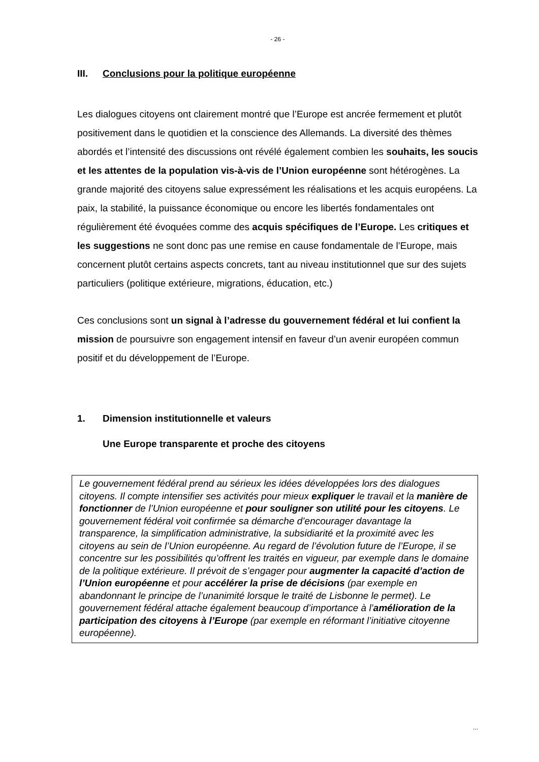- 26 -
III. Conclusions pour la politique européenne
Les dialogues citoyens ont clairement montré que l’Europe est ancrée fermement et plutôt positivement dans le quotidien et la conscience des Allemands. La diversité des thèmes abordés et l’intensité des discussions ont révélé également combien les souhaits, les soucis et les attentes de la population vis-à-vis de l’Union européenne sont hétérogènes. La grande majorité des citoyens salue expressément les réalisations et les acquis européens. La paix, la stabilité, la puissance économique ou encore les libertés fondamentales ont régulièrement été évoquées comme des acquis spécifiques de l’Europe. Les critiques et les suggestions ne sont donc pas une remise en cause fondamentale de l’Europe, mais concernent plutôt certains aspects concrets, tant au niveau institutionnel que sur des sujets particuliers (politique extérieure, migrations, éducation, etc.)
Ces conclusions sont un signal à l’adresse du gouvernement fédéral et lui confient la mission de poursuivre son engagement intensif en faveur d’un avenir européen commun positif et du développement de l’Europe.
1. Dimension institutionnelle et valeurs
Une Europe transparente et proche des citoyens
Le gouvernement fédéral prend au sérieux les idées développées lors des dialogues citoyens. Il compte intensifier ses activités pour mieux expliquer le travail et la manière de fonctionner de l’Union européenne et pour souligner son utilité pour les citoyens. Le gouvernement fédéral voit confirmée sa démarche d’encourager davantage la transparence, la simplification administrative, la subsidiarité et la proximité avec les citoyens au sein de l’Union européenne. Au regard de l’évolution future de l’Europe, il se concentre sur les possibilités qu’offrent les traités en vigueur, par exemple dans le domaine de la politique extérieure. Il prévoit de s’engager pour augmenter la capacité d’action de l’Union européenne et pour accélérer la prise de décisions (par exemple en abandonnant le principe de l’unanimité lorsque le traité de Lisbonne le permet). Le gouvernement fédéral attache également beaucoup d’importance à l’amélioration de la participation des citoyens à l’Europe (par exemple en réformant l’initiative citoyenne européenne).
...